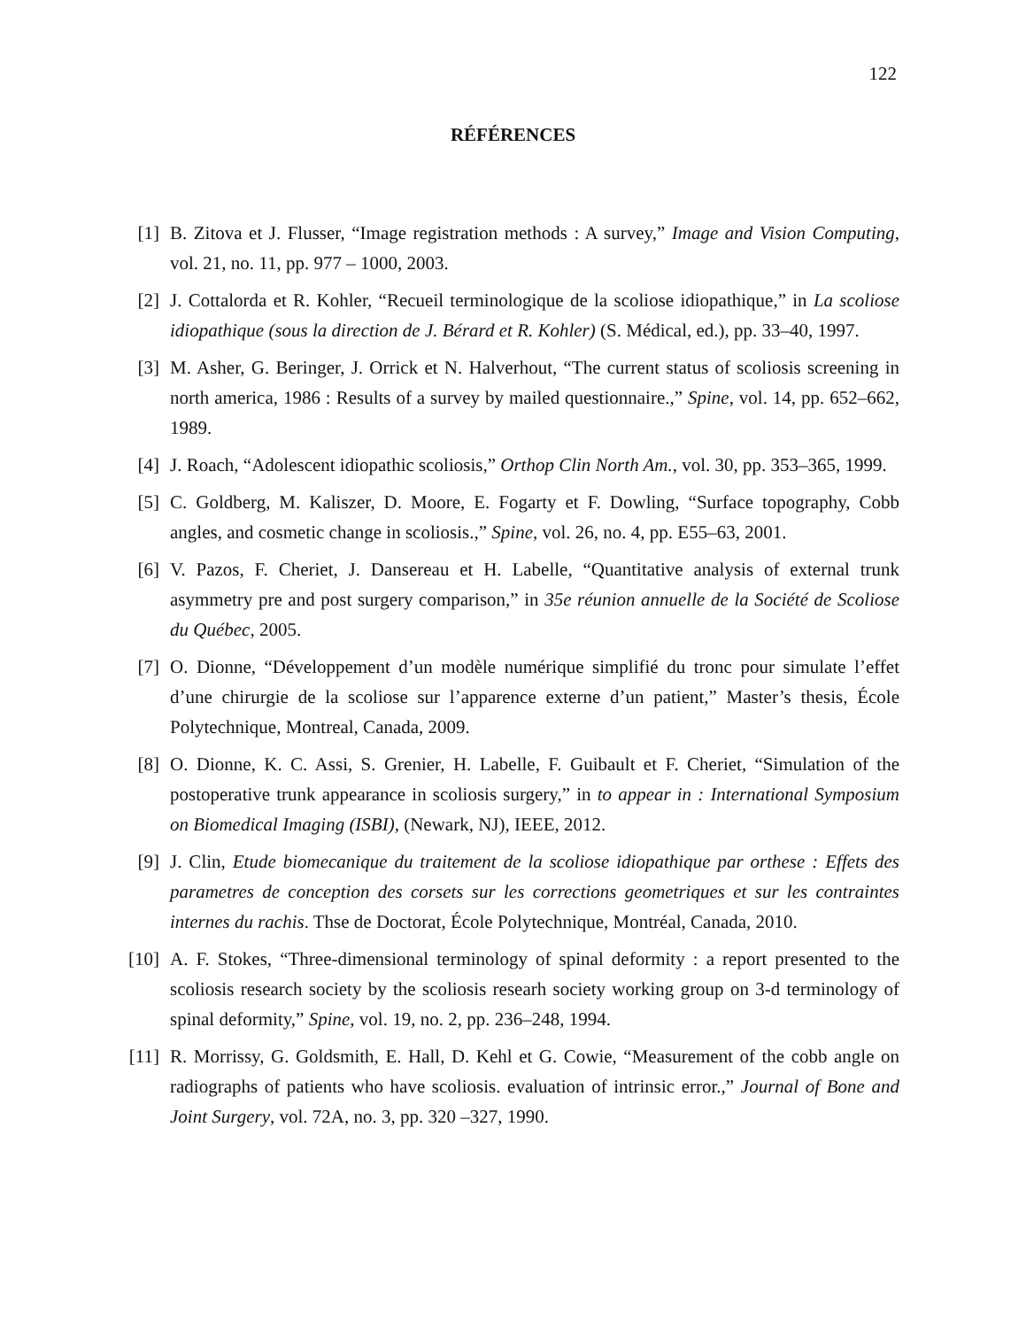122
RÉFÉRENCES
[1] B. Zitova et J. Flusser, “Image registration methods : A survey,” Image and Vision Computing, vol. 21, no. 11, pp. 977 – 1000, 2003.
[2] J. Cottalorda et R. Kohler, “Recueil terminologique de la scoliose idiopathique,” in La scoliose idiopathique (sous la direction de J. Bérard et R. Kohler) (S. Médical, ed.), pp. 33–40, 1997.
[3] M. Asher, G. Beringer, J. Orrick et N. Halverhout, “The current status of scoliosis screening in north america, 1986 : Results of a survey by mailed questionnaire.,” Spine, vol. 14, pp. 652–662, 1989.
[4] J. Roach, “Adolescent idiopathic scoliosis,” Orthop Clin North Am., vol. 30, pp. 353–365, 1999.
[5] C. Goldberg, M. Kaliszer, D. Moore, E. Fogarty et F. Dowling, “Surface topography, Cobb angles, and cosmetic change in scoliosis.,” Spine, vol. 26, no. 4, pp. E55–63, 2001.
[6] V. Pazos, F. Cheriet, J. Dansereau et H. Labelle, “Quantitative analysis of external trunk asymmetry pre and post surgery comparison,” in 35e réunion annuelle de la Société de Scoliose du Québec, 2005.
[7] O. Dionne, “Développement d’un modèle numérique simplifié du tronc pour simulate l’effet d’une chirurgie de la scoliose sur l’apparence externe d’un patient,” Master’s thesis, École Polytechnique, Montreal, Canada, 2009.
[8] O. Dionne, K. C. Assi, S. Grenier, H. Labelle, F. Guibault et F. Cheriet, “Simulation of the postoperative trunk appearance in scoliosis surgery,” in to appear in : International Symposium on Biomedical Imaging (ISBI), (Newark, NJ), IEEE, 2012.
[9] J. Clin, Etude biomecanique du traitement de la scoliose idiopathique par orthese : Effets des parametres de conception des corsets sur les corrections geometriques et sur les contraintes internes du rachis. Thse de Doctorat, École Polytechnique, Montréal, Canada, 2010.
[10] A. F. Stokes, “Three-dimensional terminology of spinal deformity : a report presented to the scoliosis research society by the scoliosis researh society working group on 3-d terminology of spinal deformity,” Spine, vol. 19, no. 2, pp. 236–248, 1994.
[11] R. Morrissy, G. Goldsmith, E. Hall, D. Kehl et G. Cowie, “Measurement of the cobb angle on radiographs of patients who have scoliosis. evaluation of intrinsic error.,” Journal of Bone and Joint Surgery, vol. 72A, no. 3, pp. 320 –327, 1990.